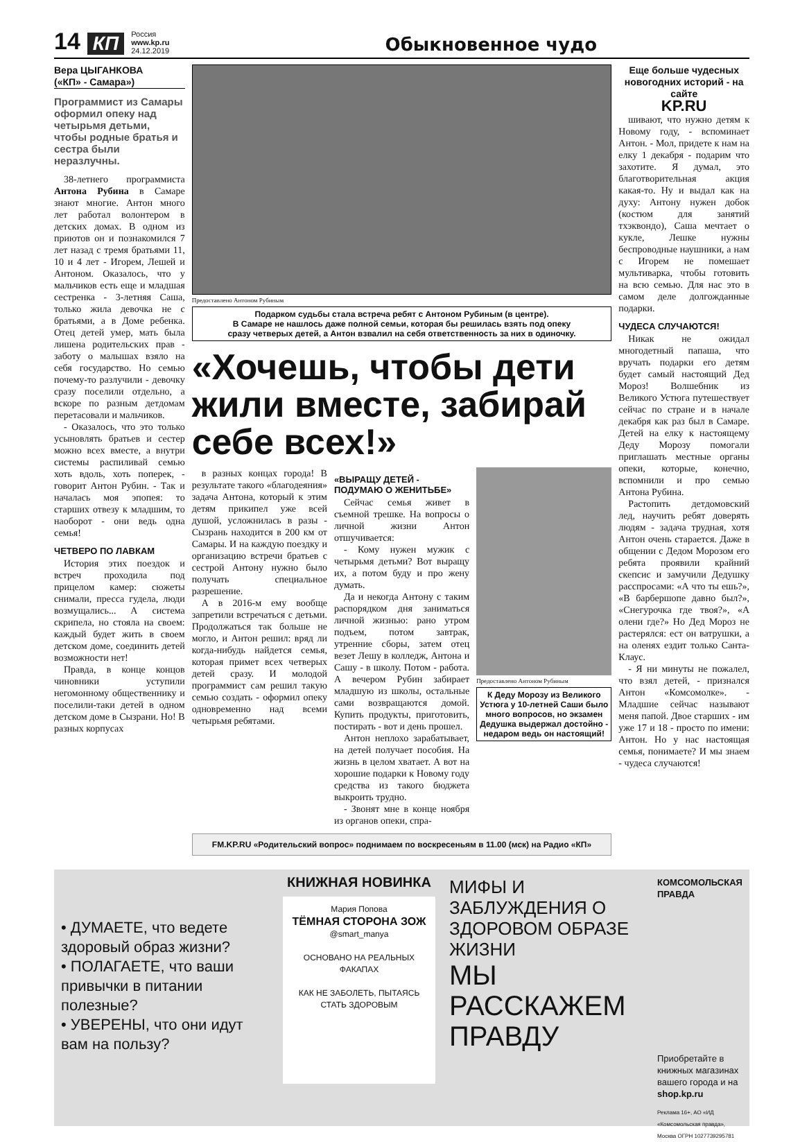14 КП
Россия
www.kp.ru
24.12.2019
Обыкновенное чудо
Вера ЦЫГАНКОВА
(«КП» - Самара»)
Программист из Самары оформил опеку над четырьмя детьми, чтобы родные братья и сестра были неразлучны.
38-летнего программиста Антона Рубина в Самаре знают многие. Антон много лет работал волонтером в детских домах. В одном из приютов он и познакомился 7 лет назад с тремя братьями 11, 10 и 4 лет - Игорем, Лешей и Антоном. Оказалось, что у мальчиков есть еще и младшая сестренка - 3-летняя Саша, только жила девочка не с братьями, а в Доме ребенка. Отец детей умер, мать была лишена родительских прав - заботу о малышах взяло на себя государство. Но семью почему-то разлучили - девочку сразу поселили отдельно, а вскоре по разным детдомам перетасовали и мальчиков.
- Оказалось, что это только усыновлять братьев и сестер можно всех вместе, а внутри системы распиливай семью хоть вдоль, хоть поперек, - говорит Антон Рубин. - Так и началась моя эпопея: то старших отвезу к младшим, то наоборот - они ведь одна семья!
ЧЕТВЕРО ПО ЛАВКАМ
История этих поездок и встреч проходила под прицелом камер: сюжеты снимали, пресса гудела, люди возмущались... А система скрипела, но стояла на своем: каждый будет жить в своем детском доме, соединить детей возможности нет!
Правда, в конце концов чиновники уступили негомонному общественнику и поселили-таки детей в одном детском доме в Сызрани. Но! В разных корпусах
Предоставлено Антоном Рубиным
Подарком судьбы стала встреча ребят с Антоном Рубиным (в центре).
В Самаре не нашлось даже полной семьи, которая бы решилась взять под опеку
сразу четверых детей, а Антон взвалил на себя ответственность за них в одиночку.
«Хочешь, чтобы дети жили вместе, забирай себе всех!»
в разных концах города! В результате такого «благодеяния» задача Антона, который к этим детям прикипел уже всей душой, усложнилась в разы - Сызрань находится в 200 км от Самары. И на каждую поездку и организацию встречи братьев с сестрой Антону нужно было получать специальное разрешение.
А в 2016-м ему вообще запретили встречаться с детьми. Продолжаться так больше не могло, и Антон решил: вряд ли когда-нибудь найдется семья, которая примет всех четверых детей сразу. И молодой программист сам решил такую семью создать - оформил опеку одновременно над всеми четырьмя ребятами.
«ВЫРАЩУ ДЕТЕЙ - ПОДУМАЮ О ЖЕНИТЬБЕ»
Сейчас семья живет в съемной трешке. На вопросы о личной жизни Антон отшучивается:
- Кому нужен мужик с четырьмя детьми? Вот выращу их, а потом буду и про жену думать.
Да и некогда Антону с таким распорядком дня заниматься личной жизнью: рано утром подъем, потом завтрак, утренние сборы, затем отец везет Лешу в колледж, Антона и Сашу - в школу. Потом - работа. А вечером Рубин забирает младшую из школы, остальные сами возвращаются домой. Купить продукты, приготовить, постирать - вот и день прошел.
Антон неплохо зарабатывает, на детей получает пособия. На жизнь в целом хватает. А вот на хорошие подарки к Новому году средства из такого бюджета выкроить трудно.
- Звонят мне в конце ноября из органов опеки, спра-
Предоставлено Антоном Рубиным
К Деду Морозу из Великого Устюга у 10-летней Саши было много вопросов, но экзамен Дедушка выдержал достойно - недаром ведь он настоящий!
FM.KP.RU «Родительский вопрос» поднимаем по воскресеньям в 11.00 (мск) на Радио «КП»
Еще больше чудесных новогодних историй - на сайте
KP.RU
шивают, что нужно детям к Новому году, - вспоминает Антон. - Мол, придете к нам на елку 1 декабря - подарим что захотите. Я думал, это благотворительная акция какая-то. Ну и выдал как на духу: Антону нужен добок (костюм для занятий тхэквондо), Саша мечтает о кукле, Лешке нужны беспроводные наушники, а нам с Игорем не помешает мультиварка, чтобы готовить на всю семью. Для нас это в самом деле долгожданные подарки.
ЧУДЕСА СЛУЧАЮТСЯ!
Никак не ожидал многодетный папаша, что вручать подарки его детям будет самый настоящий Дед Мороз! Волшебник из Великого Устюга путешествует сейчас по стране и в начале декабря как раз был в Самаре. Детей на елку к настоящему Деду Морозу помогали приглашать местные органы опеки, которые, конечно, вспомнили и про семью Антона Рубина.
Растопить детдомовский лед, научить ребят доверять людям - задача трудная, хотя Антон очень старается. Даже в общении с Дедом Морозом его ребята проявили крайний скепсис и замучили Дедушку расспросами: «А что ты ешь?», «В барбершопе давно был?», «Снегурочка где твоя?», «А олени где?» Но Дед Мороз не растерялся: ест он ватрушки, а на оленях ездит только Санта-Клаус.
- Я ни минуты не пожалел, что взял детей, - признался Антон «Комсомолке». - Младшие сейчас называют меня папой. Двое старших - им уже 17 и 18 - просто по имени: Антон. Но у нас настоящая семья, понимаете? И мы знаем - чудеса случаются!
• ДУМАЕТЕ, что ведете здоровый образ жизни?
• ПОЛАГАЕТЕ, что ваши привычки в питании полезные?
• УВЕРЕНЫ, что они идут вам на пользу?
КНИЖНАЯ НОВИНКА
Мария Попова
ТЁМНАЯ СТОРОНА ЗОЖ
@smart_manya
ОСНОВАНО НА РЕАЛЬНЫХ ФАКАПАХ
КАК НЕ ЗАБОЛЕТЬ, ПЫТАЯСЬ СТАТЬ ЗДОРОВЫМ
МИФЫ И ЗАБЛУЖДЕНИЯ О ЗДОРОВОМ ОБРАЗЕ ЖИЗНИ
МЫ РАССКАЖЕМ ПРАВДУ
КОМСОМОЛЬСКАЯ ПРАВДА
Приобретайте в книжных магазинах вашего города и на shop.kp.ru
Реклама 16+, АО «ИД «Комсомольская правда», Москва ОГРН 1027739295781